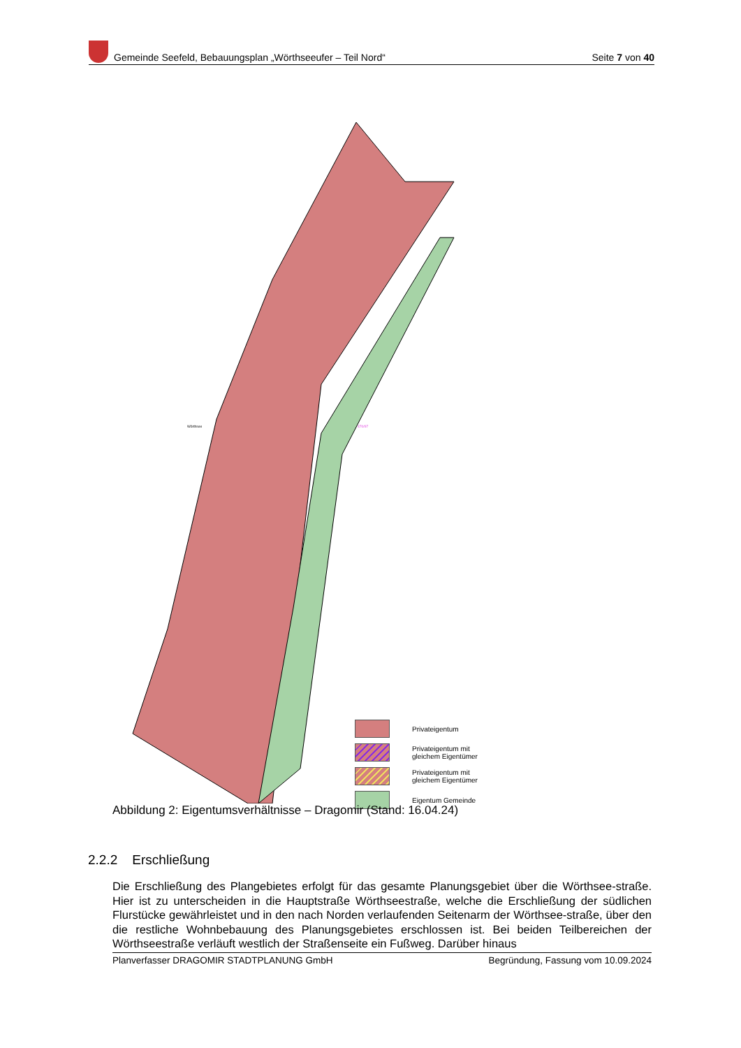Gemeinde Seefeld, Bebauungsplan „Wörthseeufer – Teil Nord“
Seite 7 von 40
Wörthsee
470/97
Privateigentum
Privateigentum mit
gleichem Eigentümer
Privateigentum mit
gleichem Eigentümer
Eigentum Gemeinde
Abbildung 2: Eigentumsverhältnisse – Dragomir (Stand: 16.04.24)
2.2.2 Erschließung
Die Erschließung des Plangebietes erfolgt für das gesamte Planungsgebiet über die Wörthsee-straße. Hier ist zu unterscheiden in die Hauptstraße Wörthseestraße, welche die Erschließung der südlichen Flurstücke gewährleistet und in den nach Norden verlaufenden Seitenarm der Wörthsee-straße, über den die restliche Wohnbebauung des Planungsgebietes erschlossen ist. Bei beiden Teilbereichen der Wörthseestraße verläuft westlich der Straßenseite ein Fußweg. Darüber hinaus
Planverfasser DRAGOMIR STADTPLANUNG GmbH Begründung, Fassung vom 10.09.2024